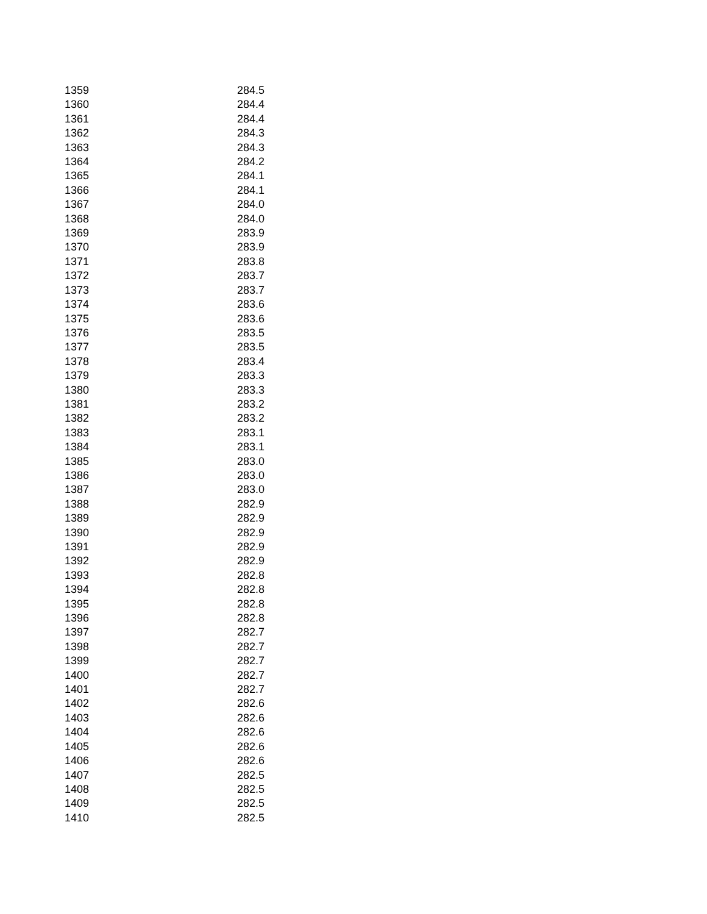| 1359 | 284.5 |
| 1360 | 284.4 |
| 1361 | 284.4 |
| 1362 | 284.3 |
| 1363 | 284.3 |
| 1364 | 284.2 |
| 1365 | 284.1 |
| 1366 | 284.1 |
| 1367 | 284.0 |
| 1368 | 284.0 |
| 1369 | 283.9 |
| 1370 | 283.9 |
| 1371 | 283.8 |
| 1372 | 283.7 |
| 1373 | 283.7 |
| 1374 | 283.6 |
| 1375 | 283.6 |
| 1376 | 283.5 |
| 1377 | 283.5 |
| 1378 | 283.4 |
| 1379 | 283.3 |
| 1380 | 283.3 |
| 1381 | 283.2 |
| 1382 | 283.2 |
| 1383 | 283.1 |
| 1384 | 283.1 |
| 1385 | 283.0 |
| 1386 | 283.0 |
| 1387 | 283.0 |
| 1388 | 282.9 |
| 1389 | 282.9 |
| 1390 | 282.9 |
| 1391 | 282.9 |
| 1392 | 282.9 |
| 1393 | 282.8 |
| 1394 | 282.8 |
| 1395 | 282.8 |
| 1396 | 282.8 |
| 1397 | 282.7 |
| 1398 | 282.7 |
| 1399 | 282.7 |
| 1400 | 282.7 |
| 1401 | 282.7 |
| 1402 | 282.6 |
| 1403 | 282.6 |
| 1404 | 282.6 |
| 1405 | 282.6 |
| 1406 | 282.6 |
| 1407 | 282.5 |
| 1408 | 282.5 |
| 1409 | 282.5 |
| 1410 | 282.5 |